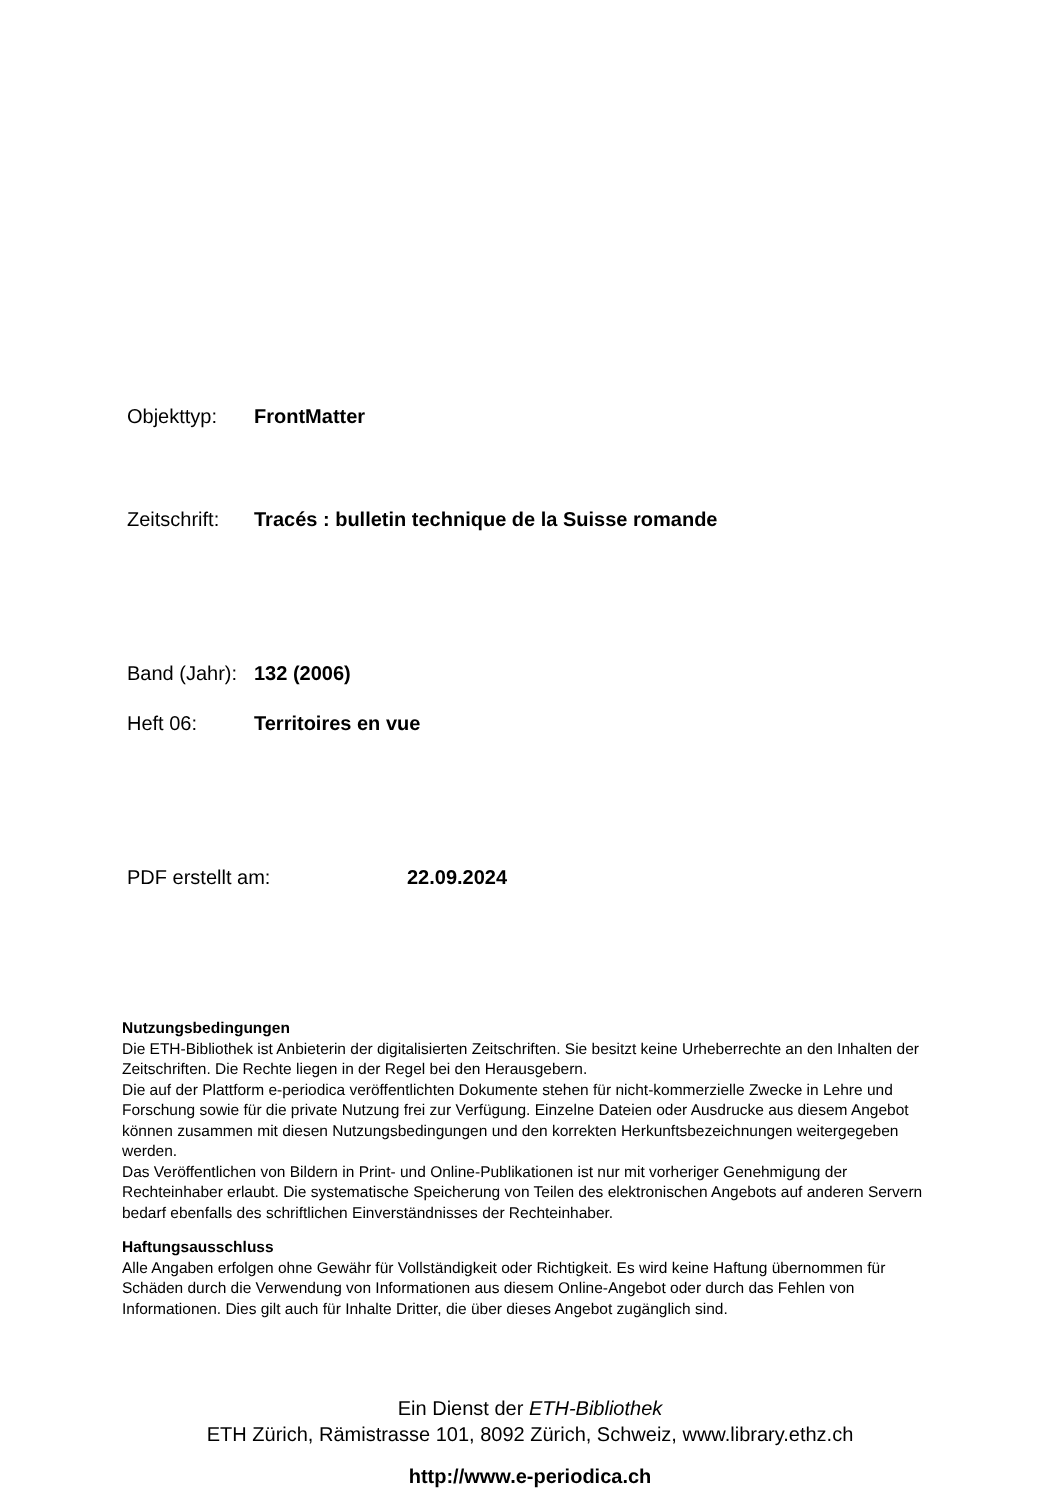Objekttyp: FrontMatter
Zeitschrift: Tracés : bulletin technique de la Suisse romande
Band (Jahr): 132 (2006)
Heft 06: Territoires en vue
PDF erstellt am: 22.09.2024
Nutzungsbedingungen
Die ETH-Bibliothek ist Anbieterin der digitalisierten Zeitschriften. Sie besitzt keine Urheberrechte an den Inhalten der Zeitschriften. Die Rechte liegen in der Regel bei den Herausgebern.
Die auf der Plattform e-periodica veröffentlichten Dokumente stehen für nicht-kommerzielle Zwecke in Lehre und Forschung sowie für die private Nutzung frei zur Verfügung. Einzelne Dateien oder Ausdrucke aus diesem Angebot können zusammen mit diesen Nutzungsbedingungen und den korrekten Herkunftsbezeichnungen weitergegeben werden.
Das Veröffentlichen von Bildern in Print- und Online-Publikationen ist nur mit vorheriger Genehmigung der Rechteinhaber erlaubt. Die systematische Speicherung von Teilen des elektronischen Angebots auf anderen Servern bedarf ebenfalls des schriftlichen Einverständnisses der Rechteinhaber.
Haftungsausschluss
Alle Angaben erfolgen ohne Gewähr für Vollständigkeit oder Richtigkeit. Es wird keine Haftung übernommen für Schäden durch die Verwendung von Informationen aus diesem Online-Angebot oder durch das Fehlen von Informationen. Dies gilt auch für Inhalte Dritter, die über dieses Angebot zugänglich sind.
Ein Dienst der ETH-Bibliothek
ETH Zürich, Rämistrasse 101, 8092 Zürich, Schweiz, www.library.ethz.ch
http://www.e-periodica.ch